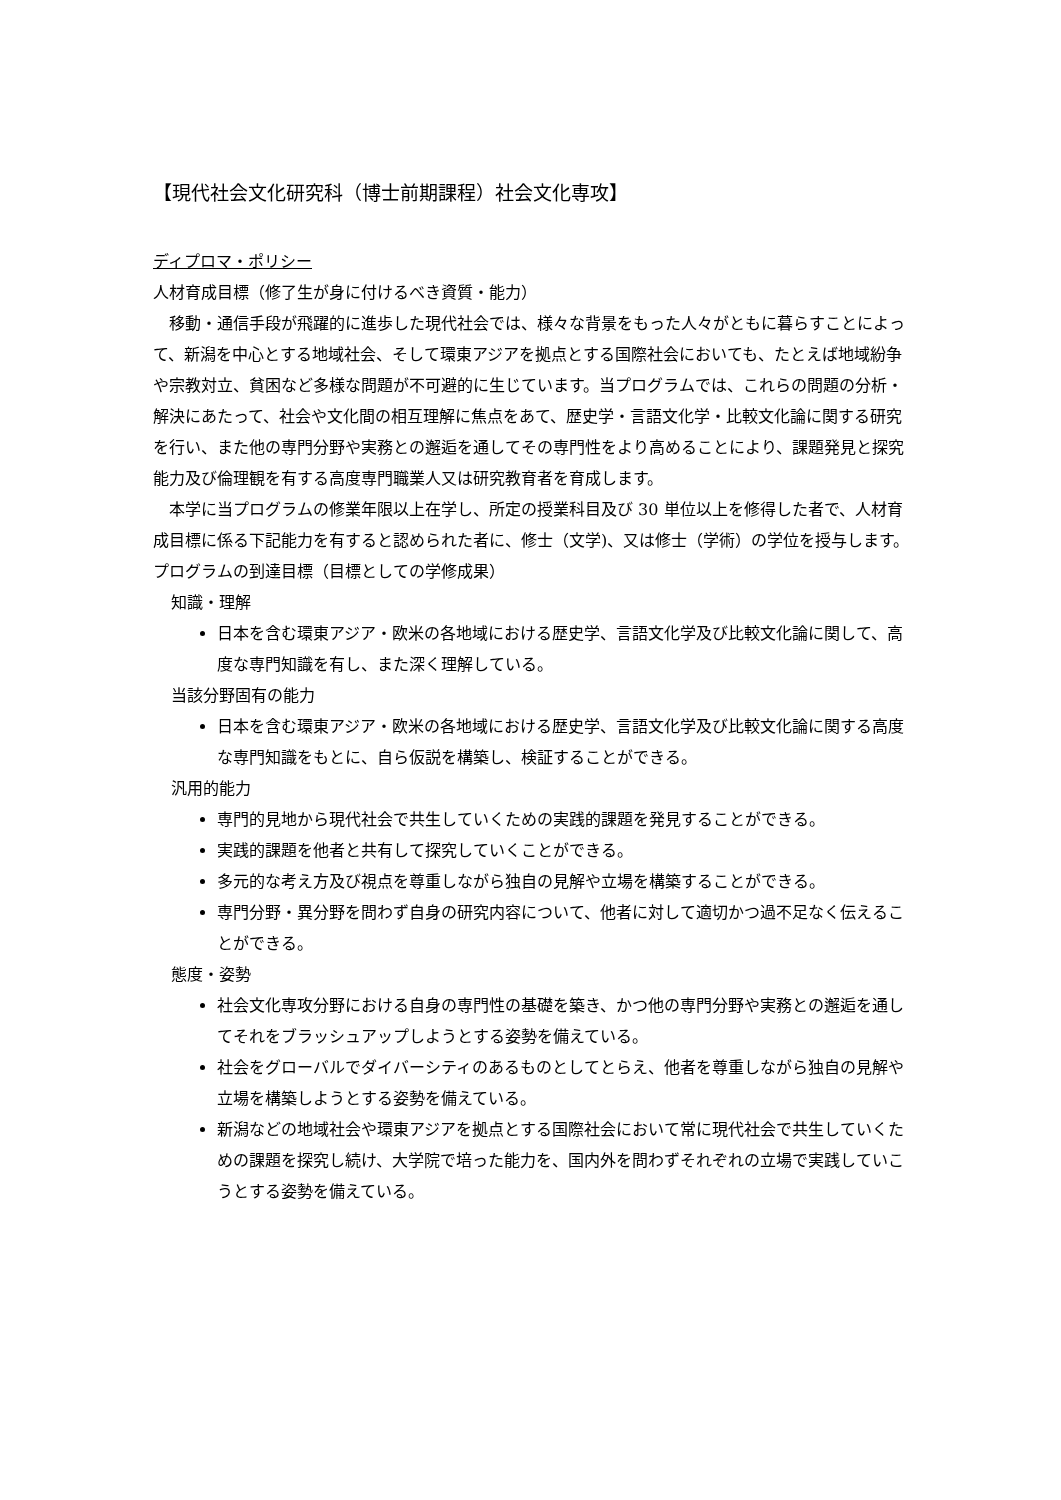【現代社会文化研究科（博士前期課程）社会文化専攻】
ディプロマ・ポリシー
人材育成目標（修了生が身に付けるべき資質・能力）
移動・通信手段が飛躍的に進歩した現代社会では、様々な背景をもった人々がともに暮らすことによって、新潟を中心とする地域社会、そして環東アジアを拠点とする国際社会においても、たとえば地域紛争や宗教対立、貧困など多様な問題が不可避的に生じています。当プログラムでは、これらの問題の分析・解決にあたって、社会や文化間の相互理解に焦点をあて、歴史学・言語文化学・比較文化論に関する研究を行い、また他の専門分野や実務との邂逅を通してその専門性をより高めることにより、課題発見と探究能力及び倫理観を有する高度専門職業人又は研究教育者を育成します。
本学に当プログラムの修業年限以上在学し、所定の授業科目及び 30 単位以上を修得した者で、人材育成目標に係る下記能力を有すると認められた者に、修士（文学)、又は修士（学術）の学位を授与します。
プログラムの到達目標（目標としての学修成果）
知識・理解
日本を含む環東アジア・欧米の各地域における歴史学、言語文化学及び比較文化論に関して、高度な専門知識を有し、また深く理解している。
当該分野固有の能力
日本を含む環東アジア・欧米の各地域における歴史学、言語文化学及び比較文化論に関する高度な専門知識をもとに、自ら仮説を構築し、検証することができる。
汎用的能力
専門的見地から現代社会で共生していくための実践的課題を発見することができる。
実践的課題を他者と共有して探究していくことができる。
多元的な考え方及び視点を尊重しながら独自の見解や立場を構築することができる。
専門分野・異分野を問わず自身の研究内容について、他者に対して適切かつ過不足なく伝えることができる。
態度・姿勢
社会文化専攻分野における自身の専門性の基礎を築き、かつ他の専門分野や実務との邂逅を通してそれをブラッシュアップしようとする姿勢を備えている。
社会をグローバルでダイバーシティのあるものとしてとらえ、他者を尊重しながら独自の見解や立場を構築しようとする姿勢を備えている。
新潟などの地域社会や環東アジアを拠点とする国際社会において常に現代社会で共生していくための課題を探究し続け、大学院で培った能力を、国内外を問わずそれぞれの立場で実践していこうとする姿勢を備えている。